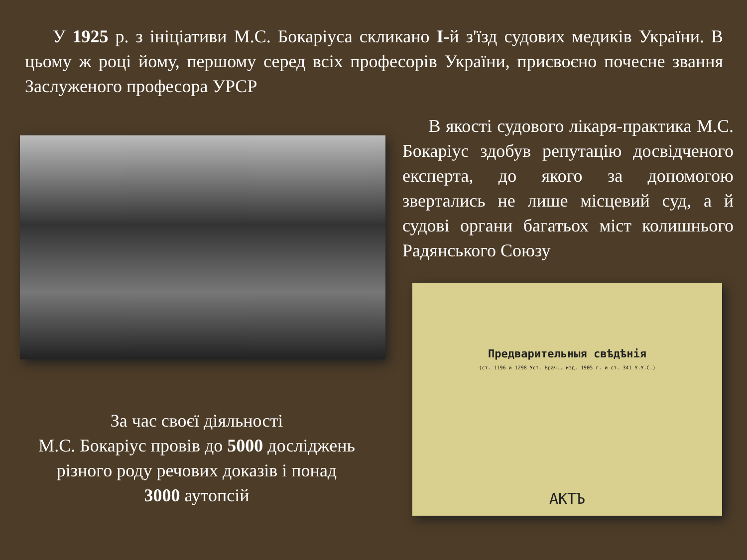У 1925 р. з ініціативи М.С. Бокаріуса скликано І-й з'їзд судових медиків України. В цьому ж році йому, першому серед всіх професорів України, присвоєно почесне звання Заслуженого професора УРСР
За час своєї діяльності
М.С. Бокаріус провів до 5000 досліджень різного роду речових доказів і понад
3000 аутопсій
В якості судового лікаря-практика М.С. Бокаріус здобув репутацію досвідченого експерта, до якого за допомогою звертались не лише місцевий суд, а й судові органи багатьох міст колишнього Радянського Союзу
Предварительныя свѣдѣнія
(ст. 1196 и 1298 Уст. Врач., изд. 1905 г. и ст. 341 У.У.С.)
АКТЪ